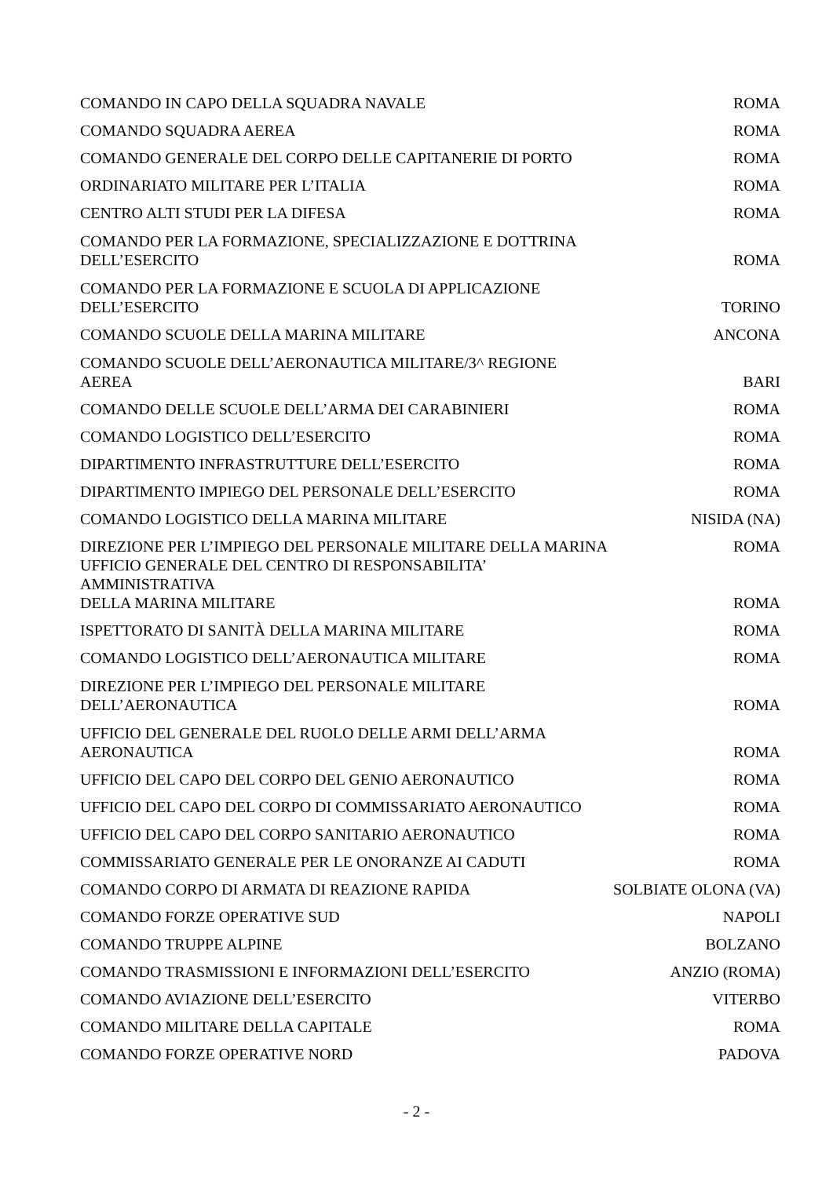| COMANDO IN CAPO DELLA SQUADRA NAVALE | ROMA |
| COMANDO SQUADRA AEREA | ROMA |
| COMANDO GENERALE DEL CORPO DELLE CAPITANERIE DI PORTO | ROMA |
| ORDINARIATO MILITARE PER L’ITALIA | ROMA |
| CENTRO ALTI STUDI PER LA DIFESA | ROMA |
| COMANDO PER LA FORMAZIONE, SPECIALIZZAZIONE E DOTTRINA DELL’ESERCITO | ROMA |
| COMANDO PER LA FORMAZIONE E SCUOLA DI APPLICAZIONE DELL’ESERCITO | TORINO |
| COMANDO SCUOLE DELLA MARINA MILITARE | ANCONA |
| COMANDO SCUOLE DELL’AERONAUTICA MILITARE/3^ REGIONE AEREA | BARI |
| COMANDO DELLE SCUOLE DELL’ARMA DEI CARABINIERI | ROMA |
| COMANDO LOGISTICO DELL’ESERCITO | ROMA |
| DIPARTIMENTO INFRASTRUTTURE DELL’ESERCITO | ROMA |
| DIPARTIMENTO IMPIEGO DEL PERSONALE DELL’ESERCITO | ROMA |
| COMANDO LOGISTICO DELLA MARINA MILITARE | NISIDA (NA) |
| DIREZIONE PER L’IMPIEGO DEL PERSONALE MILITARE DELLA MARINA | ROMA |
| UFFICIO GENERALE DEL CENTRO DI RESPONSABILITA’ AMMINISTRATIVA DELLA MARINA MILITARE | ROMA |
| ISPETTORATO DI SANITÀ DELLA MARINA MILITARE | ROMA |
| COMANDO LOGISTICO DELL’AERONAUTICA MILITARE | ROMA |
| DIREZIONE PER L’IMPIEGO DEL PERSONALE MILITARE DELL’AERONAUTICA | ROMA |
| UFFICIO DEL GENERALE DEL RUOLO DELLE ARMI DELL’ARMA AERONAUTICA | ROMA |
| UFFICIO DEL CAPO DEL CORPO DEL GENIO AERONAUTICO | ROMA |
| UFFICIO DEL CAPO DEL CORPO DI COMMISSARIATO AERONAUTICO | ROMA |
| UFFICIO DEL CAPO DEL CORPO SANITARIO AERONAUTICO | ROMA |
| COMMISSARIATO GENERALE PER LE ONORANZE AI CADUTI | ROMA |
| COMANDO CORPO DI ARMATA DI REAZIONE RAPIDA | SOLBIATE OLONA (VA) |
| COMANDO FORZE OPERATIVE SUD | NAPOLI |
| COMANDO TRUPPE ALPINE | BOLZANO |
| COMANDO TRASMISSIONI E INFORMAZIONI DELL’ESERCITO | ANZIO (ROMA) |
| COMANDO AVIAZIONE DELL’ESERCITO | VITERBO |
| COMANDO MILITARE DELLA CAPITALE | ROMA |
| COMANDO FORZE OPERATIVE NORD | PADOVA |
- 2 -